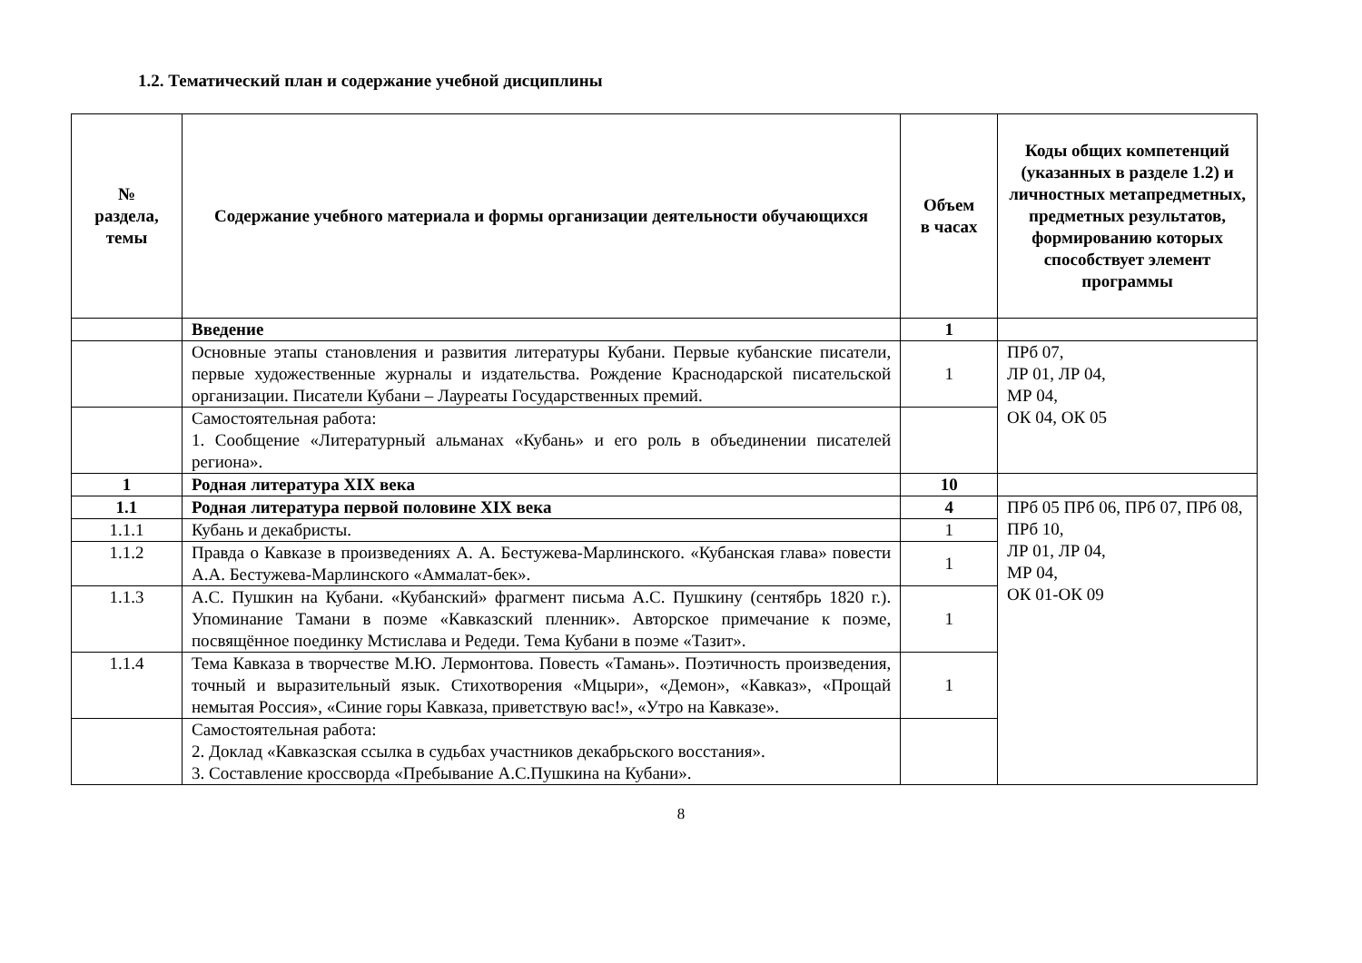1.2. Тематический план и содержание учебной дисциплины
| № раздела, темы | Содержание учебного материала и формы организации деятельности обучающихся | Объем в часах | Коды общих компетенций (указанных в разделе 1.2) и личностных метапредметных, предметных результатов, формированию которых способствует элемент программы |
| --- | --- | --- | --- |
| | Введение | 1 | |
| | Основные этапы становления и развития литературы Кубани. Первые кубанские писатели, первые художественные журналы и издательства. Рождение Краснодарской писательской организации. Писатели Кубани – Лауреаты Государственных премий. | 1 | ПРб 07, ЛР 01, ЛР 04, МР 04, ОК 04, ОК 05 |
| | Самостоятельная работа: 1. Сообщение «Литературный альманах «Кубань» и его роль в объединении писателей региона». | | |
| 1 | Родная литература XIX века | 10 | |
| 1.1 | Родная литература первой половине XIX века | 4 | ПРб 05 ПРб 06, ПРб 07, ПРб 08, ПРб 10, ЛР 01, ЛР 04, МР 04, ОК 01-ОК 09 |
| 1.1.1 | Кубань и декабристы. | 1 | |
| 1.1.2 | Правда о Кавказе в произведениях А. А. Бестужева-Марлинского. «Кубанская глава» повести А.А. Бестужева-Марлинского «Аммалат-бек». | 1 | |
| 1.1.3 | А.С. Пушкин на Кубани. «Кубанский» фрагмент письма А.С. Пушкину (сентябрь 1820 г.). Упоминание Тамани в поэме «Кавказский пленник». Авторское примечание к поэме, посвящённое поединку Мстислава и Редеди. Тема Кубани в поэме «Тазит». | 1 | |
| 1.1.4 | Тема Кавказа в творчестве М.Ю. Лермонтова. Повесть «Тамань». Поэтичность произведения, точный и выразительный язык. Стихотворения «Мцыри», «Демон», «Кавказ», «Прощай немытая Россия», «Синие горы Кавказа, приветствую вас!», «Утро на Кавказе». | 1 | |
| | Самостоятельная работа: 2. Доклад «Кавказская ссылка в судьбах участников декабрьского восстания». 3. Составление кроссворда «Пребывание А.С.Пушкина на Кубани». | | |
8